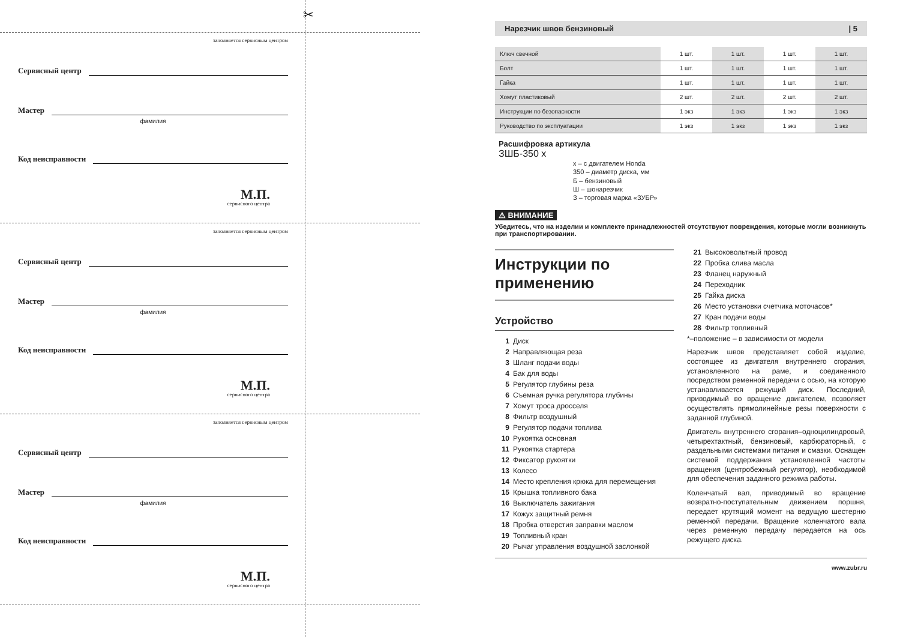✂
заполняется сервисным центром
Сервисный центр
Мастер
фамилия
Код неисправности
М.П.
сервисного центра
заполняется сервисным центром
Сервисный центр
Мастер
фамилия
Код неисправности
М.П.
сервисного центра
заполняется сервисным центром
Сервисный центр
Мастер
фамилия
Код неисправности
М.П.
сервисного центра
Нарезчик швов бензиновый | 5
| Ключ свечной | 1 шт. | 1 шт. | 1 шт. | 1 шт. |
| Болт | 1 шт. | 1 шт. | 1 шт. | 1 шт. |
| Гайка | 1 шт. | 1 шт. | 1 шт. | 1 шт. |
| Хомут пластиковый | 2 шт. | 2 шт. | 2 шт. | 2 шт. |
| Инструкции по безопасности | 1 экз | 1 экз | 1 экз | 1 экз |
| Руководство по эксплуатации | 1 экз | 1 экз | 1 экз | 1 экз |
Расшифровка артикула
ЗШБ-350 х
х – с двигателем Honda
350 – диаметр диска, мм
Б – бензиновый
Ш – шонарезчик
З – торговая марка «ЗУБР»
⚠ ВНИМАНИЕ
Убедитесь, что на изделии и комплекте принадлежностей отсутствуют повреждения, которые могли возникнуть при транспортировании.
Инструкции по применению
Устройство
1 Диск
2 Направляющая реза
3 Шланг подачи воды
4 Бак для воды
5 Регулятор глубины реза
6 Съемная ручка регулятора глубины
7 Хомут троса дросселя
8 Фильтр воздушный
9 Регулятор подачи топлива
10 Рукоятка основная
11 Рукоятка стартера
12 Фиксатор рукоятки
13 Колесо
14 Место крепления крюка для перемещения
15 Крышка топливного бака
16 Выключатель зажигания
17 Кожух защитный ремня
18 Пробка отверстия заправки маслом
19 Топливный кран
20 Рычаг управления воздушной заслонкой
21 Высоковольтный провод
22 Пробка слива масла
23 Фланец наружный
24 Переходник
25 Гайка диска
26 Место установки счетчика моточасов*
27 Кран подачи воды
28 Фильтр топливный
*–положение – в зависимости от модели
Нарезчик швов представляет собой изделие, состоящее из двигателя внутреннего сгорания, установленного на раме, и соединенного посредством ременной передачи с осью, на которую устанавливается режущий диск. Последний, приводимый во вращение двигателем, позволяет осуществлять прямолинейные резы поверхности с заданной глубиной.
Двигатель внутреннего сгорания–одноцилиндровый, четырехтактный, бензиновый, карбюраторный, с раздельными системами питания и смазки. Оснащен системой поддержания установленной частоты вращения (центробежный регулятор), необходимой для обеспечения заданного режима работы.
Коленчатый вал, приводимый во вращение возвратно-поступательным движением поршня, передает крутящий момент на ведущую шестерню ременной передачи. Вращение коленчатого вала через ременную передачу передается на ось режущего диска.
www.zubr.ru